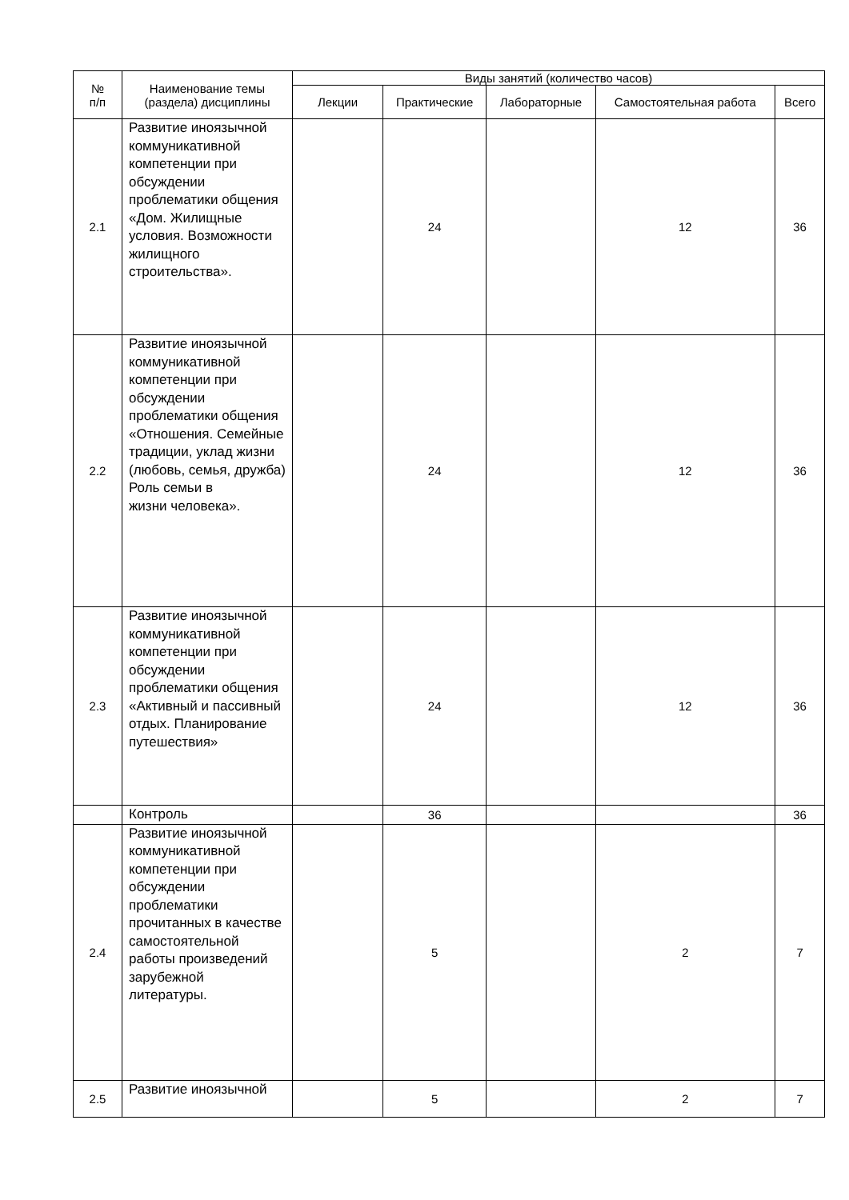| № п/п | Наименование темы (раздела) дисциплины | Виды занятий (количество часов) | | | | |
| --- | --- | --- | --- | --- | --- | --- |
| | | Лекции | Практические | Лабораторные | Самостоятельная работа | Всего |
| 2.1 | Развитие иноязычной коммуникативной компетенции при обсуждении проблематики общения «Дом. Жилищные условия. Возможности жилищного строительства». | | 24 | | 12 | 36 |
| 2.2 | Развитие иноязычной коммуникативной компетенции при обсуждении проблематики общения «Отношения. Семейные традиции, уклад жизни (любовь, семья, дружба) Роль семьи в жизни человека». | | 24 | | 12 | 36 |
| 2.3 | Развитие иноязычной коммуникативной компетенции при обсуждении проблематики общения «Активный и пассивный отдых. Планирование путешествия» | | 24 | | 12 | 36 |
| | Контроль | | 36 | | | 36 |
| 2.4 | Развитие иноязычной коммуникативной компетенции при обсуждении проблематики прочитанных в качестве самостоятельной работы произведений зарубежной литературы. | | 5 | | 2 | 7 |
| 2.5 | Развитие иноязычной | | 5 | | 2 | 7 |